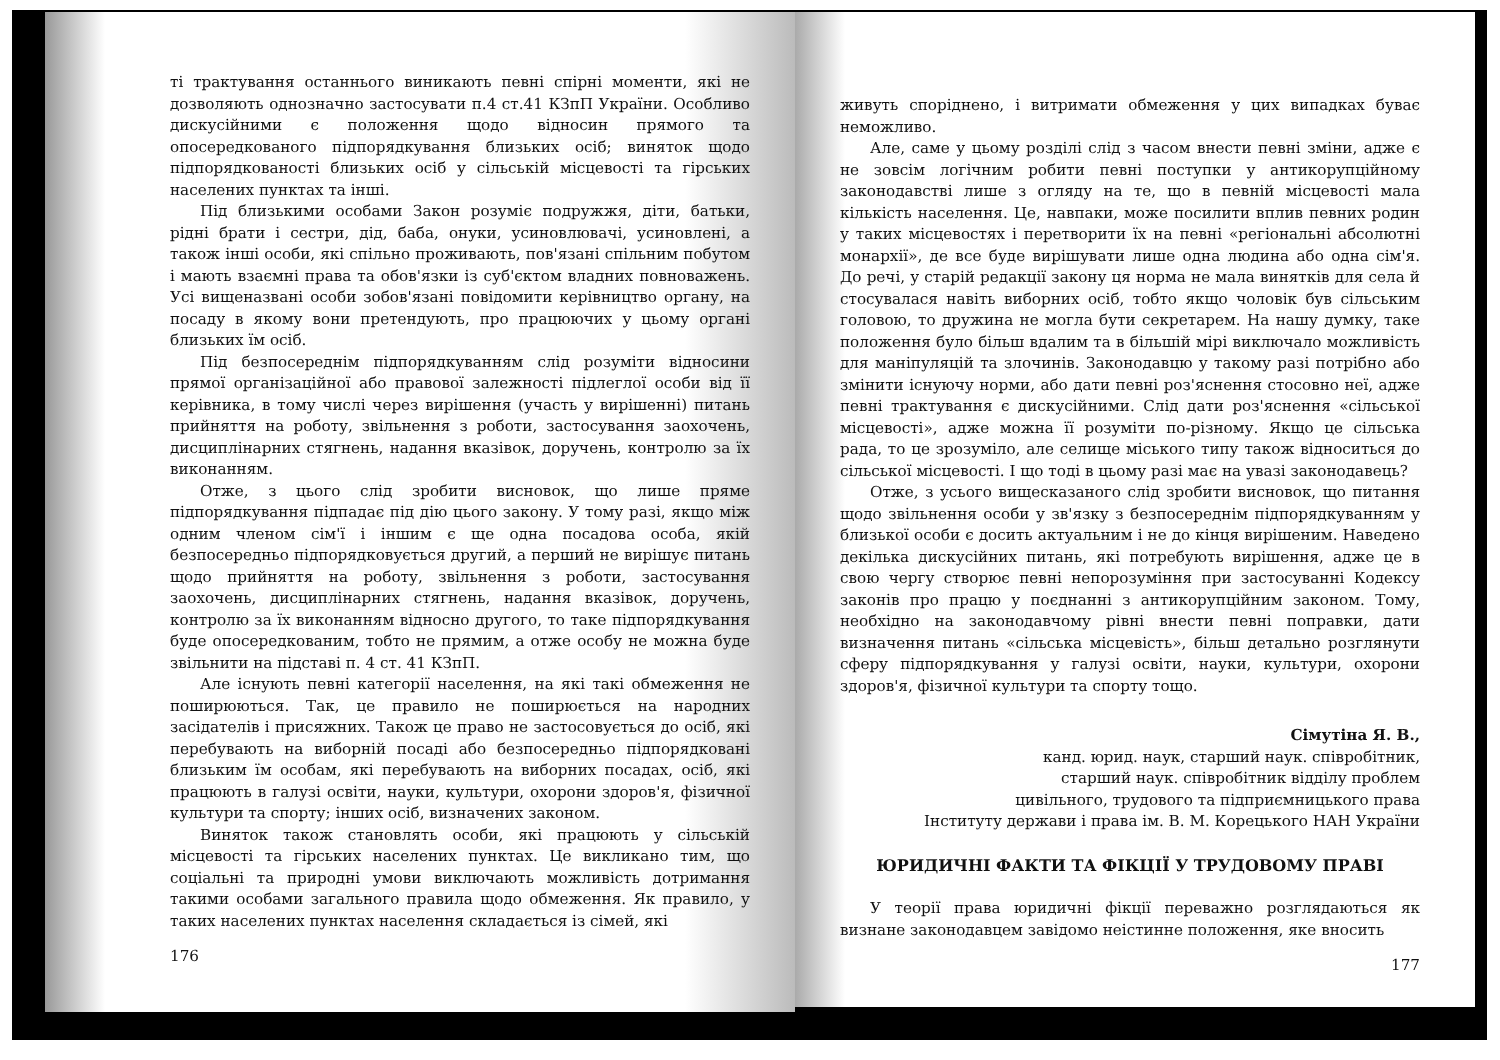ті трактування останнього виникають певні спірні моменти, які не дозволяють однозначно застосувати п.4 ст.41 КЗпП України. Особливо дискусійними є положення щодо відносин прямого та опосередкованого підпорядкування близьких осіб; виняток щодо підпорядкованості близьких осіб у сільській місцевості та гірських населених пунктах та інші.
Під близькими особами Закон розуміє подружжя, діти, батьки, рідні брати і сестри, дід, баба, онуки, усиновлювачі, усиновлені, а також інші особи, які спільно проживають, пов'язані спільним побутом і мають взаємні права та обов'язки із суб'єктом владних повноважень. Усі вищеназвані особи зобов'язані повідомити керівництво органу, на посаду в якому вони претендують, про працюючих у цьому органі близьких їм осіб.
Під безпосереднім підпорядкуванням слід розуміти відносини прямої організаційної або правової залежності підлеглої особи від її керівника, в тому числі через вирішення (участь у вирішенні) питань прийняття на роботу, звільнення з роботи, застосування заохочень, дисциплінарних стягнень, надання вказівок, доручень, контролю за їх виконанням.
Отже, з цього слід зробити висновок, що лише пряме підпорядкування підпадає під дію цього закону. У тому разі, якщо між одним членом сім'ї і іншим є ще одна посадова особа, якій безпосередньо підпорядковується другий, а перший не вирішує питань щодо прийняття на роботу, звільнення з роботи, застосування заохочень, дисциплінарних стягнень, надання вказівок, доручень, контролю за їх виконанням відносно другого, то таке підпорядкування буде опосередкованим, тобто не прямим, а отже особу не можна буде звільнити на підставі п. 4 ст. 41 КЗпП.
Але існують певні категорії населення, на які такі обмеження не поширюються. Так, це правило не поширюється на народних засідателів і присяжних. Також це право не застосовується до осіб, які перебувають на виборній посаді або безпосередньо підпорядковані близьким їм особам, які перебувають на виборних посадах, осіб, які працюють в галузі освіти, науки, культури, охорони здоров'я, фізичної культури та спорту; інших осіб, визначених законом.
Виняток також становлять особи, які працюють у сільській місцевості та гірських населених пунктах. Це викликано тим, що соціальні та природні умови виключають можливість дотримання такими особами загального правила щодо обмеження. Як правило, у таких населених пунктах населення складається із сімей, які
176
живуть споріднено, і витримати обмеження у цих випадках буває неможливо.
Але, саме у цьому розділі слід з часом внести певні зміни, адже є не зовсім логічним робити певні поступки у антикорупційному законодавстві лише з огляду на те, що в певній місцевості мала кількість населення. Це, навпаки, може посилити вплив певних родин у таких місцевостях і перетворити їх на певні «регіональні абсолютні монархії», де все буде вирішувати лише одна людина або одна сім'я. До речі, у старій редакції закону ця норма не мала винятків для села й стосувалася навіть виборних осіб, тобто якщо чоловік був сільським головою, то дружина не могла бути секретарем. На нашу думку, таке положення було більш вдалим та в більшій мірі виключало можливість для маніпуляцій та злочинів. Законодавцю у такому разі потрібно або змінити існуючу норми, або дати певні роз'яснення стосовно неї, адже певні трактування є дискусійними. Слід дати роз'яснення «сільської місцевості», адже можна її розуміти по-різному. Якщо це сільська рада, то це зрозуміло, але селище міського типу також відноситься до сільської місцевості. І що тоді в цьому разі має на увазі законодавець?
Отже, з усього вищесказаного слід зробити висновок, що питання щодо звільнення особи у зв'язку з безпосереднім підпорядкуванням у близької особи є досить актуальним і не до кінця вирішеним. Наведено декілька дискусійних питань, які потребують вирішення, адже це в свою чергу створює певні непорозуміння при застосуванні Кодексу законів про працю у поєднанні з антикорупційним законом. Тому, необхідно на законодавчому рівні внести певні поправки, дати визначення питань «сільська місцевість», більш детально розглянути сферу підпорядкування у галузі освіти, науки, культури, охорони здоров'я, фізичної культури та спорту тощо.
Сімутіна Я. В.,
канд. юрид. наук, старший наук. співробітник,
старший наук. співробітник відділу проблем
цивільного, трудового та підприємницького права
Інституту держави і права ім. В. М. Корецького НАН України
ЮРИДИЧНІ ФАКТИ ТА ФІКЦІЇ У ТРУДОВОМУ ПРАВІ
У теорії права юридичні фікції переважно розглядаються як визнане законодавцем завідомо неістинне положення, яке вносить
177